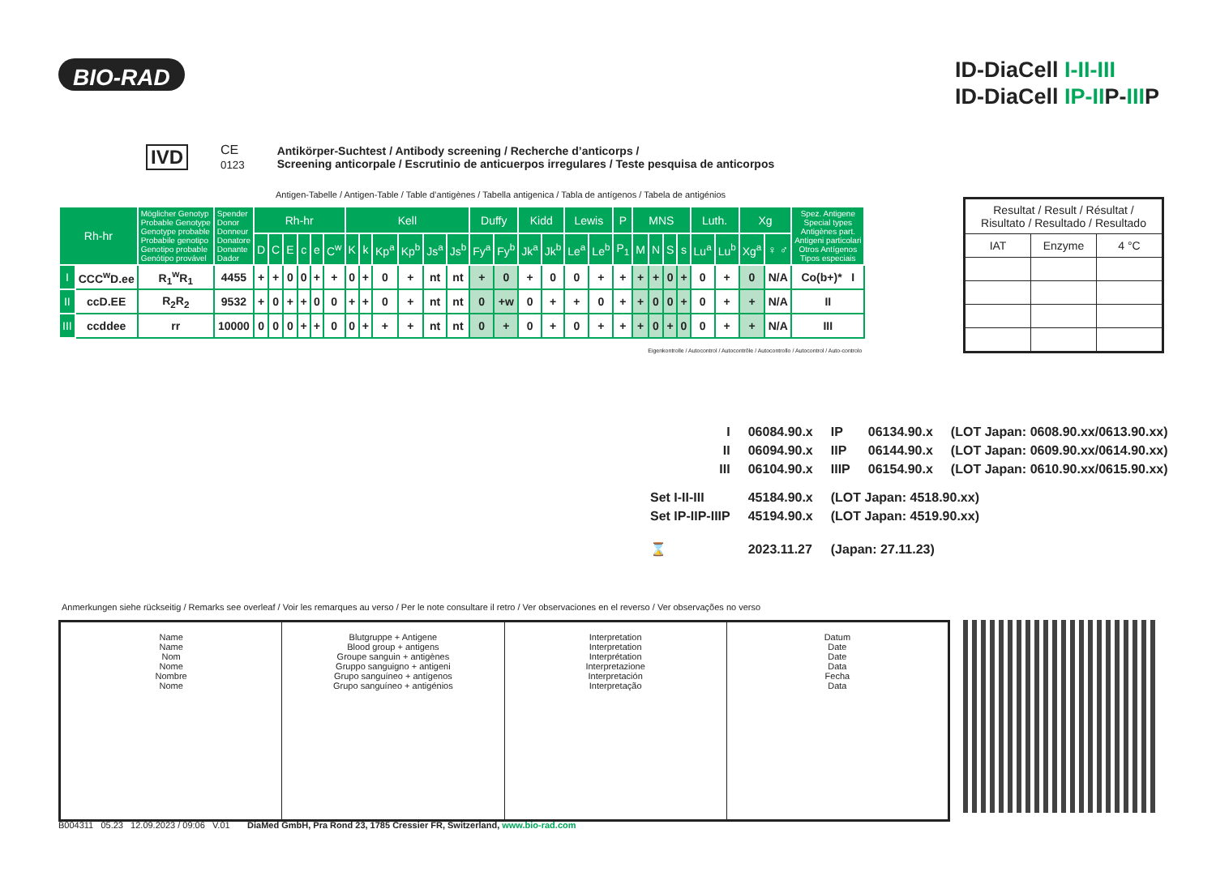BIO-RAD
ID-DiaCell I-II-III
ID-DiaCell IP-IIP-IIIP
IVD CE
0123 Antikörper-Suchtest / Antibody screening / Recherche d’anticorps /
Screening anticorpale / Escrutinio de anticuerpos irregulares / Teste pesquisa de anticorpos
Antigen-Tabelle / Antigen-Table / Table d’antigènes / Tabella antigenica / Tabla de antígenos / Tabela de antigénios
| Rh-hr | | Möglicher Genotyp Probable Genotype Genotype probable Probabile genotipo Genotipo probable Genótipo provável | Spender Donor Donneur Donatore Donante Dador | Rh-hr | | | | | | Kell | | | | | | Duffy | | Kidd | | Lewis | | P | MNS | | | | Luth. | | Xg | | Spez. Antigene Special types Antigènes part. Antigeni particolari Otros Antígenos Tipos especiais |
| --- | --- | --- | --- | --- | --- | --- | --- | --- | --- | --- | --- | --- | --- | --- | --- | --- | --- | --- | --- | --- | --- | --- | --- | --- | --- | --- | --- | --- | --- | --- | --- |
| | | | | D | C | E | c | e | C<sup>w</sup> | K | k | Kp<sup>a</sup> | Kp<sup>b</sup> | Js<sup>a</sup> | Js<sup>b</sup> | Fy<sup>a</sup> | Fy<sup>b</sup> | Jk<sup>a</sup> | Jk<sup>b</sup> | Le<sup>a</sup> | Le<sup>b</sup> | P<sub>1</sub> | M | N | S | s | Lu<sup>a</sup> | Lu<sup>b</sup> | Xg<sup>a</sup> | ♀ ♂ | |
| I | CCC<sup>w</sup>D.ee | R<sub>1</sub><sup>w</sup>R<sub>1</sub> | 4455 | + | + | 0 | 0 | + | + | 0 | + | 0 | + | nt | nt | + | 0 | + | 0 | 0 | + | + | + | + | 0 | + | 0 | + | 0 | N/A | Co(b+)* I |
| II | ccD.EE | R<sub>2</sub>R<sub>2</sub> | 9532 | + | 0 | + | + | 0 | 0 | + | + | 0 | + | nt | nt | 0 | +w | 0 | + | + | 0 | + | + | 0 | 0 | + | 0 | + | + | N/A | II |
| III | ccddee | rr | 10000 | 0 | 0 | 0 | + | + | 0 | 0 | + | + | + | nt | nt | 0 | + | 0 | + | 0 | + | + | + | 0 | + | 0 | 0 | + | + | N/A | III |
| Eigenkontrolle / Autocontrol / Autocontrôle / Autocontrollo / Autocontrol / Auto-controlo | | | | | | | | | | | | | | | | | | | | | | | | | | | | | | | |
| Resultat / Result / Résultat / Risultato / Resultado / Resultado | | |
| IAT | Enzyme | 4 °C |
| | I | 06084.90.x | IP | 06134.90.x | (LOT Japan: 0608.90.xx/0613.90.xx) |
| | II | 06094.90.x | IIP | 06144.90.x | (LOT Japan: 0609.90.xx/0614.90.xx) |
| | III | 06104.90.x | IIIP | 06154.90.x | (LOT Japan: 0610.90.xx/0615.90.xx) |
| Set I-II-III | | 45184.90.x | (LOT Japan: 4518.90.xx) | | |
| Set IP-IIP-IIIP | | 45194.90.x | (LOT Japan: 4519.90.xx) | | |
| ⌛ | | 2023.11.27 | (Japan: 27.11.23) | | |
Anmerkungen siehe rückseitig / Remarks see overleaf / Voir les remarques au verso / Per le note consultare il retro / Ver observaciones en el reverso / Ver observações no verso
| Name Name Nom Nome Nombre Nome | Blutgruppe + Antigene Blood group + antigens Groupe sanguin + antigènes Gruppo sanguigno + antigeni Grupo sanguíneo + antígenos Grupo sanguíneo + antigénios | Interpretation Interpretation Interprétation Interpretazione Interpretación Interpretação | Datum Date Date Data Fecha Data |
B004311 05.23 12.09.2023 / 09:06 V.01 DiaMed GmbH, Pra Rond 23, 1785 Cressier FR, Switzerland, www.bio-rad.com